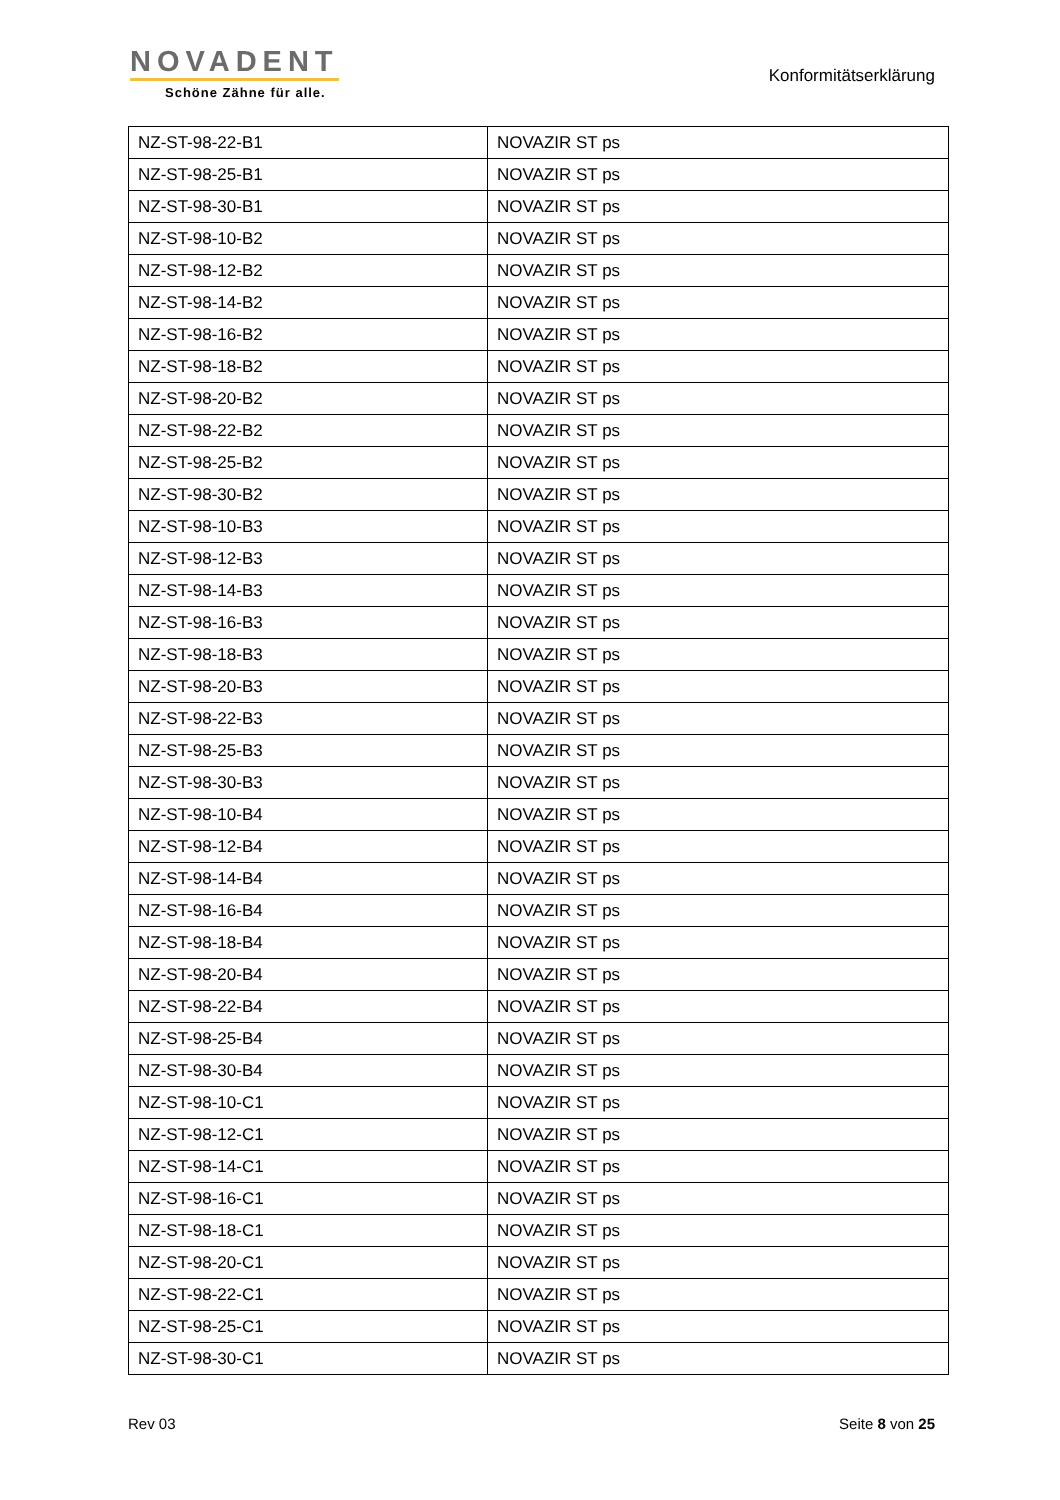NOVADENT
Schöne Zähne für alle.
Konformitätserklärung
| NZ-ST-98-22-B1 | NOVAZIR ST ps |
| NZ-ST-98-25-B1 | NOVAZIR ST ps |
| NZ-ST-98-30-B1 | NOVAZIR ST ps |
| NZ-ST-98-10-B2 | NOVAZIR ST ps |
| NZ-ST-98-12-B2 | NOVAZIR ST ps |
| NZ-ST-98-14-B2 | NOVAZIR ST ps |
| NZ-ST-98-16-B2 | NOVAZIR ST ps |
| NZ-ST-98-18-B2 | NOVAZIR ST ps |
| NZ-ST-98-20-B2 | NOVAZIR ST ps |
| NZ-ST-98-22-B2 | NOVAZIR ST ps |
| NZ-ST-98-25-B2 | NOVAZIR ST ps |
| NZ-ST-98-30-B2 | NOVAZIR ST ps |
| NZ-ST-98-10-B3 | NOVAZIR ST ps |
| NZ-ST-98-12-B3 | NOVAZIR ST ps |
| NZ-ST-98-14-B3 | NOVAZIR ST ps |
| NZ-ST-98-16-B3 | NOVAZIR ST ps |
| NZ-ST-98-18-B3 | NOVAZIR ST ps |
| NZ-ST-98-20-B3 | NOVAZIR ST ps |
| NZ-ST-98-22-B3 | NOVAZIR ST ps |
| NZ-ST-98-25-B3 | NOVAZIR ST ps |
| NZ-ST-98-30-B3 | NOVAZIR ST ps |
| NZ-ST-98-10-B4 | NOVAZIR ST ps |
| NZ-ST-98-12-B4 | NOVAZIR ST ps |
| NZ-ST-98-14-B4 | NOVAZIR ST ps |
| NZ-ST-98-16-B4 | NOVAZIR ST ps |
| NZ-ST-98-18-B4 | NOVAZIR ST ps |
| NZ-ST-98-20-B4 | NOVAZIR ST ps |
| NZ-ST-98-22-B4 | NOVAZIR ST ps |
| NZ-ST-98-25-B4 | NOVAZIR ST ps |
| NZ-ST-98-30-B4 | NOVAZIR ST ps |
| NZ-ST-98-10-C1 | NOVAZIR ST ps |
| NZ-ST-98-12-C1 | NOVAZIR ST ps |
| NZ-ST-98-14-C1 | NOVAZIR ST ps |
| NZ-ST-98-16-C1 | NOVAZIR ST ps |
| NZ-ST-98-18-C1 | NOVAZIR ST ps |
| NZ-ST-98-20-C1 | NOVAZIR ST ps |
| NZ-ST-98-22-C1 | NOVAZIR ST ps |
| NZ-ST-98-25-C1 | NOVAZIR ST ps |
| NZ-ST-98-30-C1 | NOVAZIR ST ps |
Rev 03 Seite 8 von 25